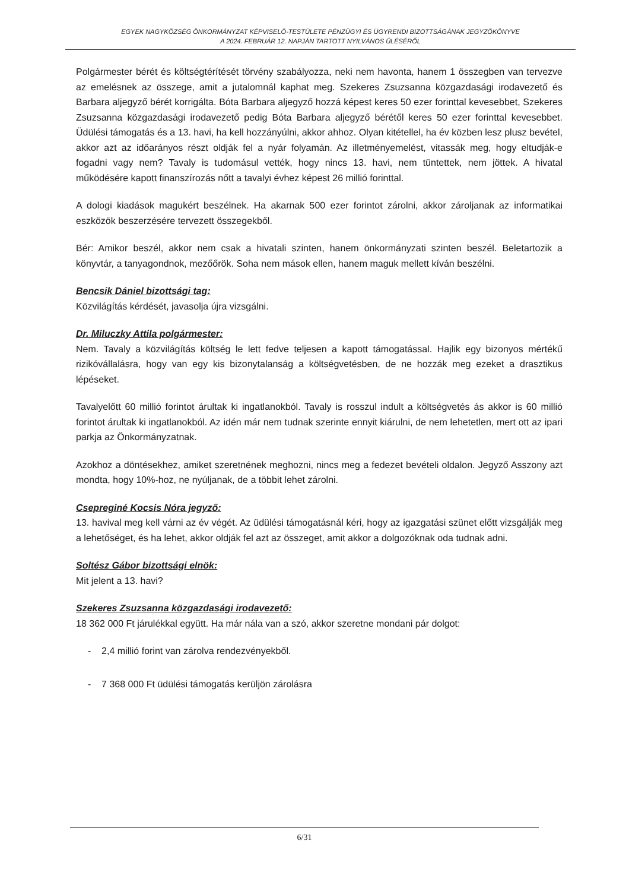EGYEK NAGYKÖZSÉG ÖNKORMÁNYZAT KÉPVISELŐ-TESTÜLETE PÉNZÜGYI ÉS ÜGYRENDI BIZOTTSÁGÁNAK JEGYZŐKÖNYVE
A 2024. FEBRUÁR 12. NAPJÁN TARTOTT NYILVÁNOS ÜLÉSÉRŐL
Polgármester bérét és költségtérítését törvény szabályozza, neki nem havonta, hanem 1 összegben van tervezve az emelésnek az összege, amit a jutalomnál kaphat meg. Szekeres Zsuzsanna közgazdasági irodavezető és Barbara aljegyző bérét korrigálta. Bóta Barbara aljegyző hozzá képest keres 50 ezer forinttal kevesebbet, Szekeres Zsuzsanna közgazdasági irodavezető pedig Bóta Barbara aljegyző bérétől keres 50 ezer forinttal kevesebbet. Üdülési támogatás és a 13. havi, ha kell hozzányúlni, akkor ahhoz. Olyan kitétellel, ha év közben lesz plusz bevétel, akkor azt az időarányos részt oldják fel a nyár folyamán. Az illetményemelést, vitassák meg, hogy eltudják-e fogadni vagy nem? Tavaly is tudomásul vették, hogy nincs 13. havi, nem tüntettek, nem jöttek. A hivatal működésére kapott finanszírozás nőtt a tavalyi évhez képest 26 millió forinttal.
A dologi kiadások magukért beszélnek. Ha akarnak 500 ezer forintot zárolni, akkor zároljanak az informatikai eszközök beszerzésére tervezett összegekből.
Bér: Amikor beszél, akkor nem csak a hivatali szinten, hanem önkormányzati szinten beszél. Beletartozik a könyvtár, a tanyagondnok, mezőőrök. Soha nem mások ellen, hanem maguk mellett kíván beszélni.
Bencsik Dániel bizottsági tag:
Közvilágítás kérdését, javasolja újra vizsgálni.
Dr. Miluczky Attila polgármester:
Nem. Tavaly a közvilágítás költség le lett fedve teljesen a kapott támogatással. Hajlik egy bizonyos mértékű rizikóvállalásra, hogy van egy kis bizonytalanság a költségvetésben, de ne hozzák meg ezeket a drasztikus lépéseket.
Tavalyelőtt 60 millió forintot árultak ki ingatlanokból. Tavaly is rosszul indult a költségvetés ás akkor is 60 millió forintot árultak ki ingatlanokból. Az idén már nem tudnak szerinte ennyit kiárulni, de nem lehetetlen, mert ott az ipari parkja az Önkormányzatnak.
Azokhoz a döntésekhez, amiket szeretnének meghozni, nincs meg a fedezet bevételi oldalon. Jegyző Asszony azt mondta, hogy 10%-hoz, ne nyúljanak, de a többit lehet zárolni.
Csepreginé Kocsis Nóra jegyző:
13. havival meg kell várni az év végét. Az üdülési támogatásnál kéri, hogy az igazgatási szünet előtt vizsgálják meg a lehetőséget, és ha lehet, akkor oldják fel azt az összeget, amit akkor a dolgozóknak oda tudnak adni.
Soltész Gábor bizottsági elnök:
Mit jelent a 13. havi?
Szekeres Zsuzsanna közgazdasági irodavezető:
18 362 000 Ft járulékkal együtt. Ha már nála van a szó, akkor szeretne mondani pár dolgot:
- 2,4 millió forint van zárolva rendezvényekből.
- 7 368 000 Ft üdülési támogatás kerüljön zárolásra
6/31